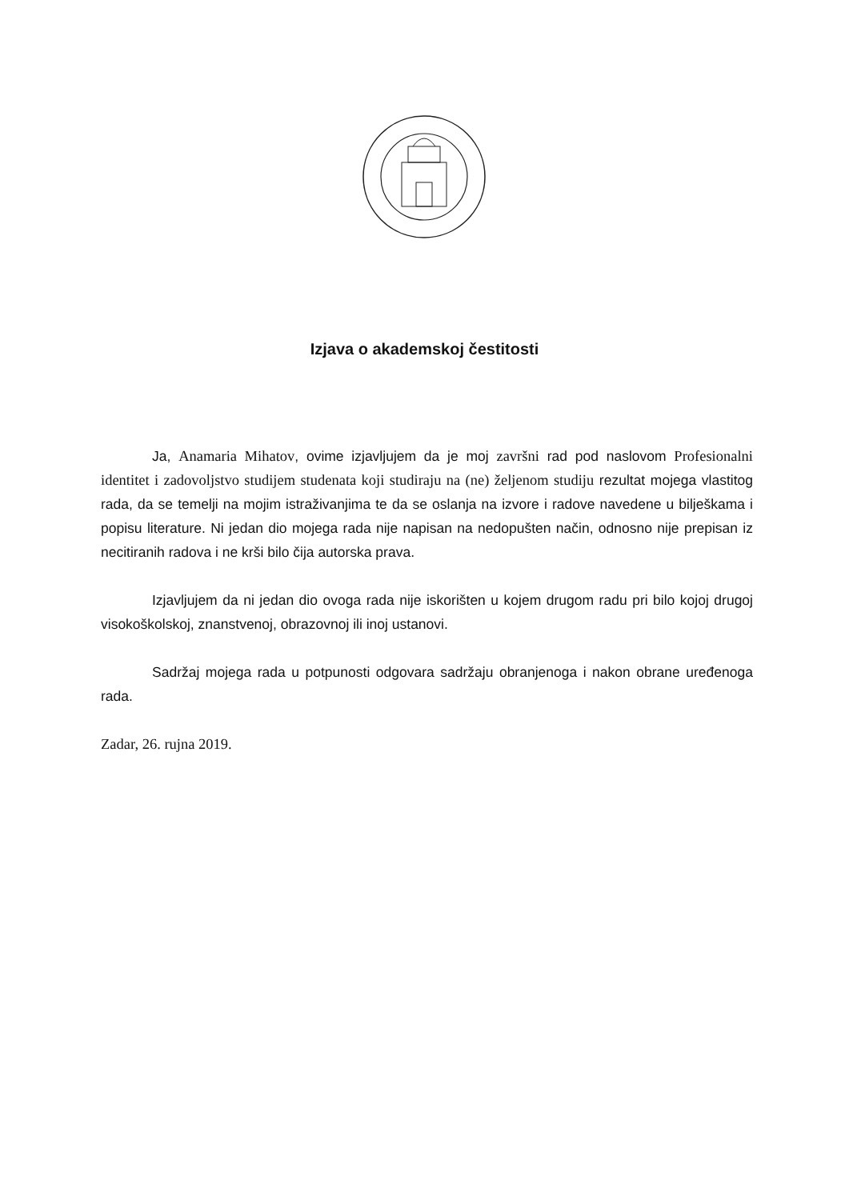Izjava o akademskoj čestitosti
Ja, Anamaria Mihatov, ovime izjavljujem da je moj završni rad pod naslovom Profesionalni identitet i zadovoljstvo studijem studenata koji studiraju na (ne) željenom studiju rezultat mojega vlastitog rada, da se temelji na mojim istraživanjima te da se oslanja na izvore i radove navedene u bilješkama i popisu literature. Ni jedan dio mojega rada nije napisan na nedopušten način, odnosno nije prepisan iz necitiranih radova i ne krši bilo čija autorska prava.
Izjavljujem da ni jedan dio ovoga rada nije iskorišten u kojem drugom radu pri bilo kojoj drugoj visokoškolskoj, znanstvenoj, obrazovnoj ili inoj ustanovi.
Sadržaj mojega rada u potpunosti odgovara sadržaju obranjenoga i nakon obrane uređenoga rada.
Zadar, 26. rujna 2019.